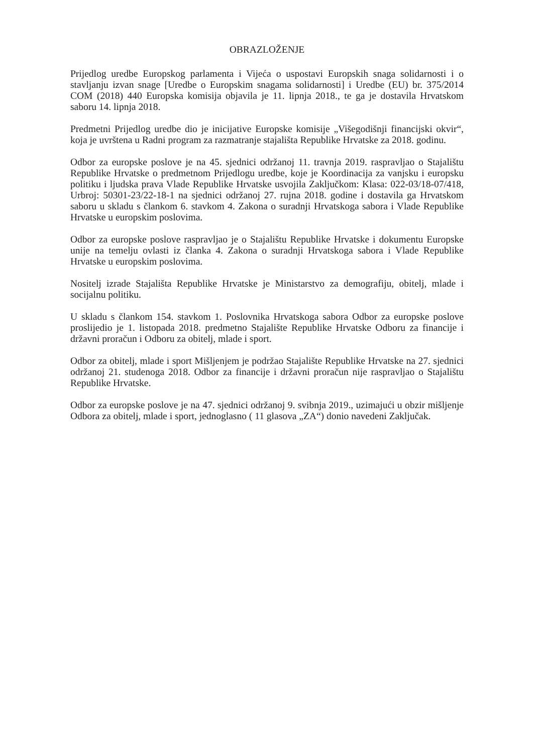OBRAZLOŽENJE
Prijedlog uredbe Europskog parlamenta i Vijeća o uspostavi Europskih snaga solidarnosti i o stavljanju izvan snage [Uredbe o Europskim snagama solidarnosti] i Uredbe (EU) br. 375/2014 COM (2018) 440 Europska komisija objavila je 11. lipnja 2018., te ga je dostavila Hrvatskom saboru 14. lipnja 2018.
Predmetni Prijedlog uredbe dio je inicijative Europske komisije „Višegodišnji financijski okvir“, koja je uvrštena u Radni program za razmatranje stajališta Republike Hrvatske za 2018. godinu.
Odbor za europske poslove je na 45. sjednici održanoj 11. travnja 2019. raspravljao o Stajalištu Republike Hrvatske o predmetnom Prijedlogu uredbe, koje je Koordinacija za vanjsku i europsku politiku i ljudska prava Vlade Republike Hrvatske usvojila Zaključkom: Klasa: 022-03/18-07/418, Urbroj: 50301-23/22-18-1 na sjednici održanoj 27. rujna 2018. godine i dostavila ga Hrvatskom saboru u skladu s člankom 6. stavkom 4. Zakona o suradnji Hrvatskoga sabora i Vlade Republike Hrvatske u europskim poslovima.
Odbor za europske poslove raspravljao je o Stajalištu Republike Hrvatske i dokumentu Europske unije na temelju ovlasti iz članka 4. Zakona o suradnji Hrvatskoga sabora i Vlade Republike Hrvatske u europskim poslovima.
Nositelj izrade Stajališta Republike Hrvatske je Ministarstvo za demografiju, obitelj, mlade i socijalnu politiku.
U skladu s člankom 154. stavkom 1. Poslovnika Hrvatskoga sabora Odbor za europske poslove proslijedio je 1. listopada 2018. predmetno Stajalište Republike Hrvatske Odboru za financije i državni proračun i Odboru za obitelj, mlade i sport.
Odbor za obitelj, mlade i sport Mišljenjem je podržao Stajalište Republike Hrvatske na 27. sjednici održanoj 21. studenoga 2018. Odbor za financije i državni proračun nije raspravljao o Stajalištu Republike Hrvatske.
Odbor za europske poslove je na 47. sjednici održanoj 9. svibnja 2019., uzimajući u obzir mišljenje Odbora za obitelj, mlade i sport, jednoglasno ( 11 glasova „ZA“) donio navedeni Zaključak.